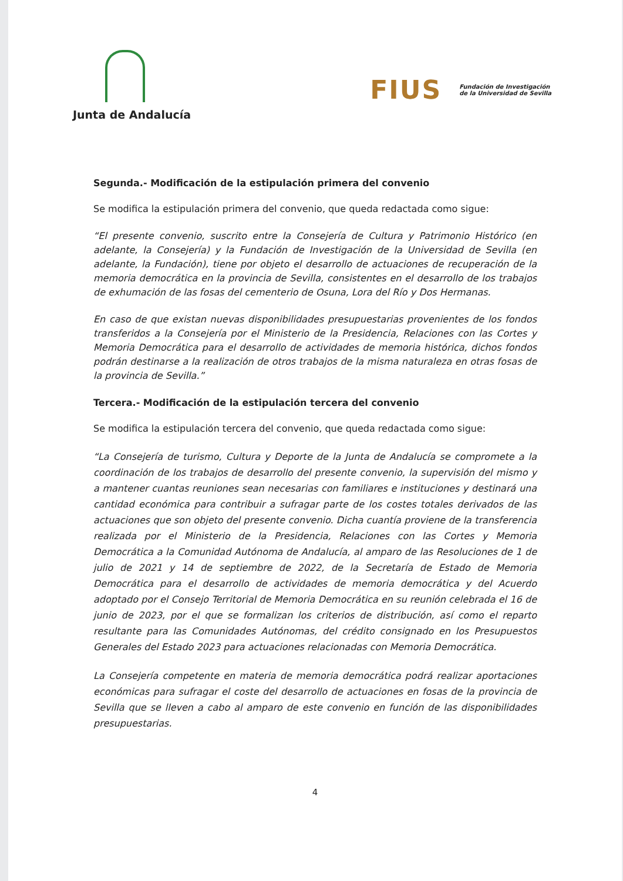Junta de Andalucía
FIUS Fundación de Investigación
de la Universidad de Sevilla
Segunda.- Modificación de la estipulación primera del convenio
Se modifica la estipulación primera del convenio, que queda redactada como sigue:
“El presente convenio, suscrito entre la Consejería de Cultura y Patrimonio Histórico (en adelante, la Consejería) y la Fundación de Investigación de la Universidad de Sevilla (en adelante, la Fundación), tiene por objeto el desarrollo de actuaciones de recuperación de la memoria democrática en la provincia de Sevilla, consistentes en el desarrollo de los trabajos de exhumación de las fosas del cementerio de Osuna, Lora del Río y Dos Hermanas.
En caso de que existan nuevas disponibilidades presupuestarias provenientes de los fondos transferidos a la Consejería por el Ministerio de la Presidencia, Relaciones con las Cortes y Memoria Democrática para el desarrollo de actividades de memoria histórica, dichos fondos podrán destinarse a la realización de otros trabajos de la misma naturaleza en otras fosas de la provincia de Sevilla.”
Tercera.- Modificación de la estipulación tercera del convenio
Se modifica la estipulación tercera del convenio, que queda redactada como sigue:
“La Consejería de turismo, Cultura y Deporte de la Junta de Andalucía se compromete a la coordinación de los trabajos de desarrollo del presente convenio, la supervisión del mismo y a mantener cuantas reuniones sean necesarias con familiares e instituciones y destinará una cantidad económica para contribuir a sufragar parte de los costes totales derivados de las actuaciones que son objeto del presente convenio. Dicha cuantía proviene de la transferencia realizada por el Ministerio de la Presidencia, Relaciones con las Cortes y Memoria Democrática a la Comunidad Autónoma de Andalucía, al amparo de las Resoluciones de 1 de julio de 2021 y 14 de septiembre de 2022, de la Secretaría de Estado de Memoria Democrática para el desarrollo de actividades de memoria democrática y del Acuerdo adoptado por el Consejo Territorial de Memoria Democrática en su reunión celebrada el 16 de junio de 2023, por el que se formalizan los criterios de distribución, así como el reparto resultante para las Comunidades Autónomas, del crédito consignado en los Presupuestos Generales del Estado 2023 para actuaciones relacionadas con Memoria Democrática.
La Consejería competente en materia de memoria democrática podrá realizar aportaciones económicas para sufragar el coste del desarrollo de actuaciones en fosas de la provincia de Sevilla que se lleven a cabo al amparo de este convenio en función de las disponibilidades presupuestarias.
4